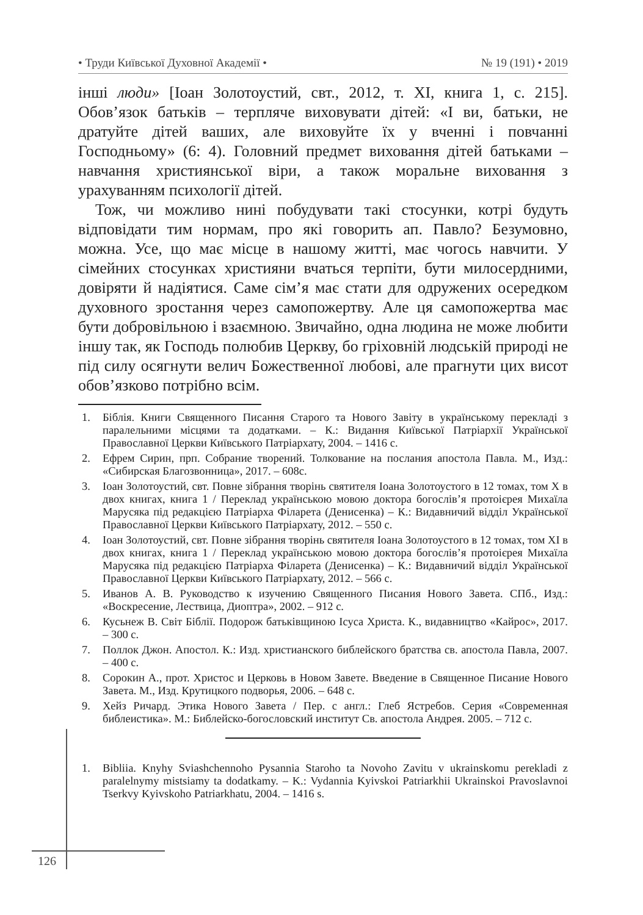• Труди Київської Духовної Академії • № 19 (191) • 2019
інші люди» [Іоан Золотоустий, свт., 2012, т. XI, книга 1, с. 215]. Обов’язок батьків – терпляче виховувати дітей: «І ви, батьки, не дратуйте дітей ваших, але виховуйте їх у вченні і повчанні Господньому» (6: 4). Головний предмет виховання дітей батьками – навчання християнської віри, а також моральне виховання з урахуванням психології дітей.
Тож, чи можливо нині побудувати такі стосунки, котрі будуть відповідати тим нормам, про які говорить ап. Павло? Безумовно, можна. Усе, що має місце в нашому житті, має чогось навчити. У сімейних стосунках християни вчаться терпіти, бути милосердними, довіряти й надіятися. Саме сім’я має стати для одружених осередком духовного зростання через самопожертву. Але ця самопожертва має бути добровільною і взаємною. Звичайно, одна людина не може любити іншу так, як Господь полюбив Церкву, бо гріховній людській природі не під силу осягнути велич Божественної любові, але прагнути цих висот обов’язково потрібно всім.
1. Біблія. Книги Священного Писання Старого та Нового Завіту в українському перекладі з паралельними місцями та додатками. – К.: Видання Київської Патріархії Української Православної Церкви Київського Патріархату, 2004. – 1416 с.
2. Ефрем Сирин, прп. Собрание творений. Толкование на послания апостола Павла. М., Изд.: «Сибирская Благозвонница», 2017. – 608с.
3. Іоан Золотоустий, свт. Повне зібрання творінь святителя Іоана Золотоустого в 12 томах, том X в двох книгах, книга 1 / Переклад українською мовою доктора богослів’я протоієрея Михаїла Марусяка під редакцією Патріарха Філарета (Денисенка) – К.: Видавничий відділ Української Православної Церкви Київського Патріархату, 2012. – 550 с.
4. Іоан Золотоустий, свт. Повне зібрання творінь святителя Іоана Золотоустого в 12 томах, том XI в двох книгах, книга 1 / Переклад українською мовою доктора богослів’я протоієрея Михаїла Марусяка під редакцією Патріарха Філарета (Денисенка) – К.: Видавничий відділ Української Православної Церкви Київського Патріархату, 2012. – 566 с.
5. Иванов А. В. Руководство к изучению Священного Писания Нового Завета. СПб., Изд.: «Воскресение, Лествица, Диоптра», 2002. – 912 с.
6. Кусьнеж В. Світ Біблії. Подорож батьківщиною Ісуса Христа. К., видавництво «Кайрос», 2017. – 300 с.
7. Поллок Джон. Апостол. К.: Изд. христианского библейского братства св. апостола Павла, 2007. – 400 с.
8. Сорокин А., прот. Христос и Церковь в Новом Завете. Введение в Священное Писание Нового Завета. М., Изд. Крутицкого подворья, 2006. – 648 с.
9. Хейз Ричард. Этика Нового Завета / Пер. с англ.: Глеб Ястребов. Серия «Современная библеистика». М.: Библейско-богословский институт Св. апостола Андрея. 2005. – 712 с.
1. Bibliia. Knyhy Sviashchennoho Pysannia Staroho ta Novoho Zavitu v ukrainskomu perekladi z paralelnymy mistsiamy ta dodatkamy. – K.: Vydannia Kyivskoi Patriarkhii Ukrainskoi Pravoslavnoi Tserkvy Kyivskoho Patriarkhatu, 2004. – 1416 s.
126